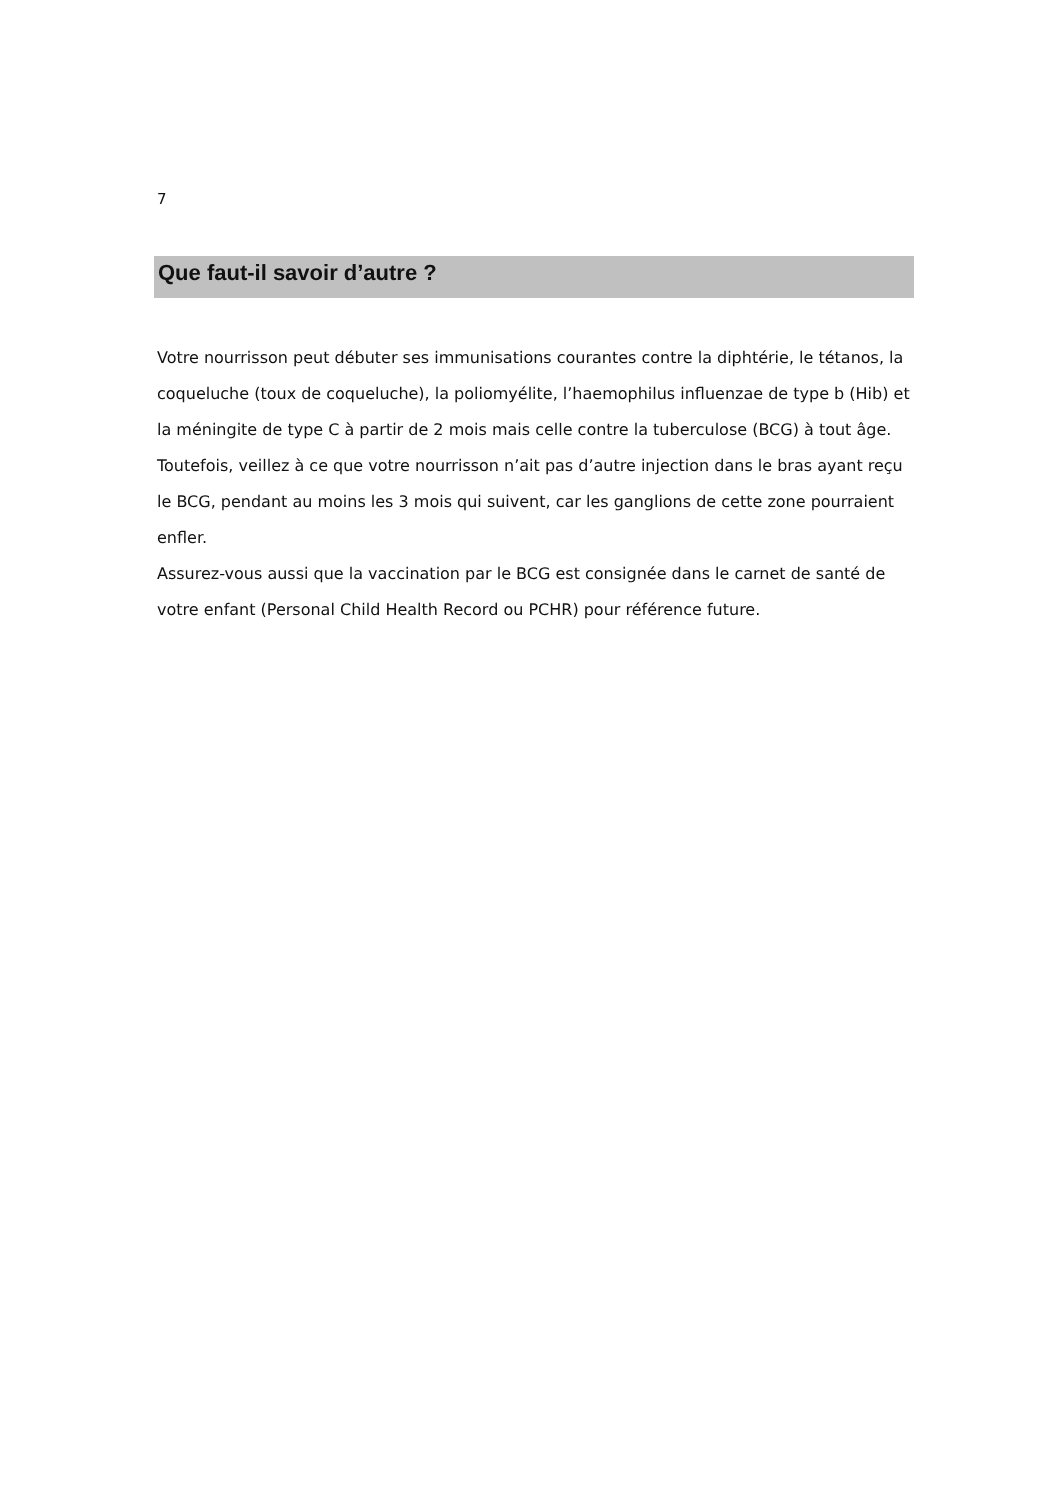7
Que faut-il savoir d’autre ?
Votre nourrisson peut débuter ses immunisations courantes contre la diphtérie, le tétanos, la coqueluche (toux de coqueluche), la poliomyélite, l’haemophilus influenzae de type b (Hib) et la méningite de type C à partir de 2 mois mais celle contre la tuberculose (BCG) à tout âge.
Toutefois, veillez à ce que votre nourrisson n’ait pas d’autre injection dans le bras ayant reçu le BCG, pendant au moins les 3 mois qui suivent, car les ganglions de cette zone pourraient enfler.
Assurez-vous aussi que la vaccination par le BCG est consignée dans le carnet de santé de votre enfant (Personal Child Health Record ou PCHR) pour référence future.